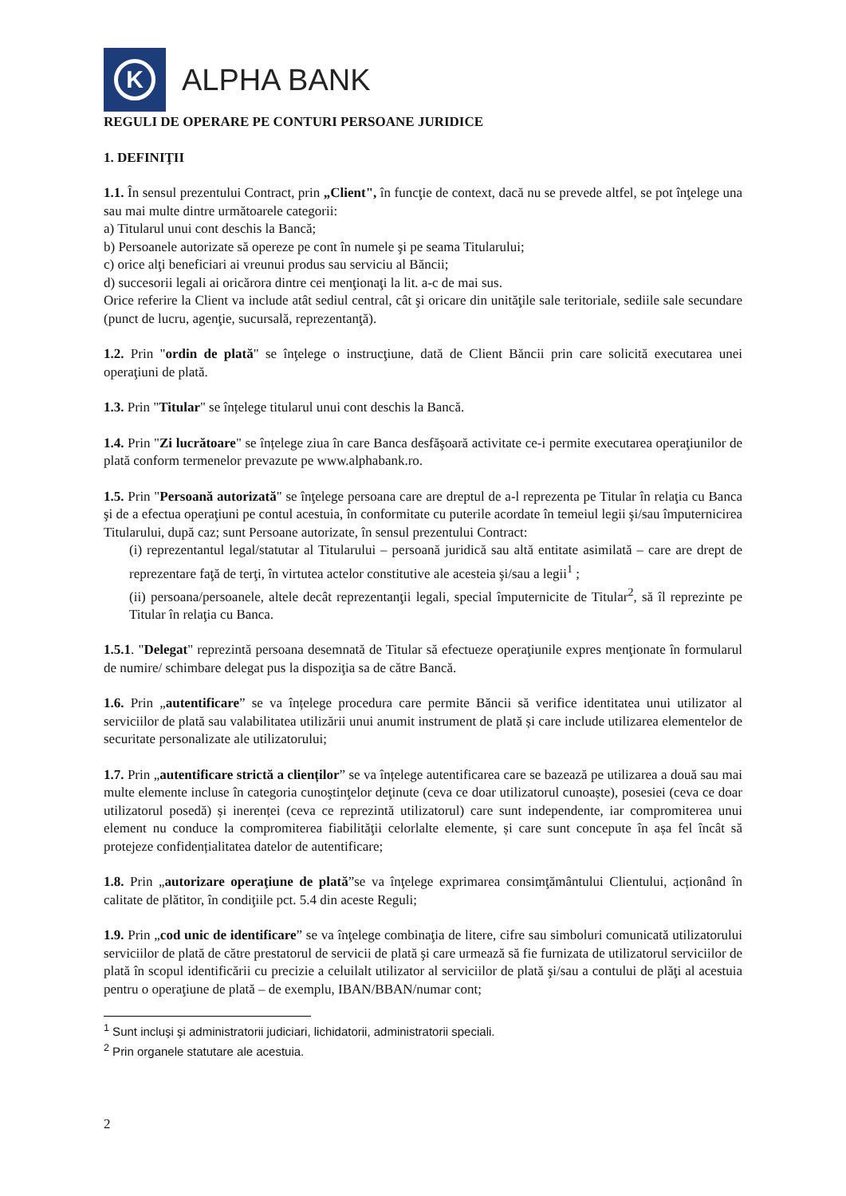K
ALPHA BANK
REGULI DE OPERARE PE CONTURI PERSOANE JURIDICE
1. DEFINIŢII
1.1. În sensul prezentului Contract, prin „Client", în funcţie de context, dacă nu se prevede altfel, se pot înţelege una sau mai multe dintre următoarele categorii:
a) Titularul unui cont deschis la Bancă;
b) Persoanele autorizate să opereze pe cont în numele şi pe seama Titularului;
c) orice alţi beneficiari ai vreunui produs sau serviciu al Băncii;
d) succesorii legali ai oricărora dintre cei menţionaţi la lit. a-c de mai sus.
Orice referire la Client va include atât sediul central, cât şi oricare din unităţile sale teritoriale, sediile sale secundare (punct de lucru, agenţie, sucursală, reprezentanţă).
1.2. Prin "ordin de plată" se înţelege o instrucţiune, dată de Client Băncii prin care solicită executarea unei operaţiuni de plată.
1.3. Prin "Titular" se înțelege titularul unui cont deschis la Bancă.
1.4. Prin "Zi lucrătoare" se înțelege ziua în care Banca desfăşoară activitate ce-i permite executarea operaţiunilor de plată conform termenelor prevazute pe www.alphabank.ro.
1.5. Prin "Persoană autorizată" se înţelege persoana care are dreptul de a-l reprezenta pe Titular în relaţia cu Banca şi de a efectua operaţiuni pe contul acestuia, în conformitate cu puterile acordate în temeiul legii şi/sau împuternicirea Titularului, după caz; sunt Persoane autorizate, în sensul prezentului Contract:
(i) reprezentantul legal/statutar al Titularului – persoană juridică sau altă entitate asimilată – care are drept de reprezentare faţă de terţi, în virtutea actelor constitutive ale acesteia şi/sau a legii<sup>1</sup> ;
(ii) persoana/persoanele, altele decât reprezentanţii legali, special împuternicite de Titular<sup>2</sup>, să îl reprezinte pe Titular în relaţia cu Banca.
1.5.1. "Delegat" reprezintă persoana desemnată de Titular să efectueze operaţiunile expres menţionate în formularul de numire/ schimbare delegat pus la dispoziţia sa de către Bancă.
1.6. Prin „autentificare” se va înțelege procedura care permite Băncii să verifice identitatea unui utilizator al serviciilor de plată sau valabilitatea utilizării unui anumit instrument de plată și care include utilizarea elementelor de securitate personalizate ale utilizatorului;
1.7. Prin „autentificare strictă a clienților” se va înțelege autentificarea care se bazează pe utilizarea a două sau mai multe elemente incluse în categoria cunoştinţelor deţinute (ceva ce doar utilizatorul cunoaște), posesiei (ceva ce doar utilizatorul posedă) și inerenței (ceva ce reprezintă utilizatorul) care sunt independente, iar compromiterea unui element nu conduce la compromiterea fiabilităţii celorlalte elemente, și care sunt concepute în așa fel încât să protejeze confidențialitatea datelor de autentificare;
1.8. Prin „autorizare operaţiune de plată”se va înţelege exprimarea consimţământului Clientului, acționând în calitate de plătitor, în condiţiile pct. 5.4 din aceste Reguli;
1.9. Prin „cod unic de identificare” se va înţelege combinaţia de litere, cifre sau simboluri comunicată utilizatorului serviciilor de plată de către prestatorul de servicii de plată şi care urmează să fie furnizata de utilizatorul serviciilor de plată în scopul identificării cu precizie a celuilalt utilizator al serviciilor de plată şi/sau a contului de plăţi al acestuia pentru o operaţiune de plată – de exemplu, IBAN/BBAN/numar cont;
<sup>1</sup> Sunt incluşi şi administratorii judiciari, lichidatorii, administratorii speciali.
<sup>2</sup> Prin organele statutare ale acestuia.
2